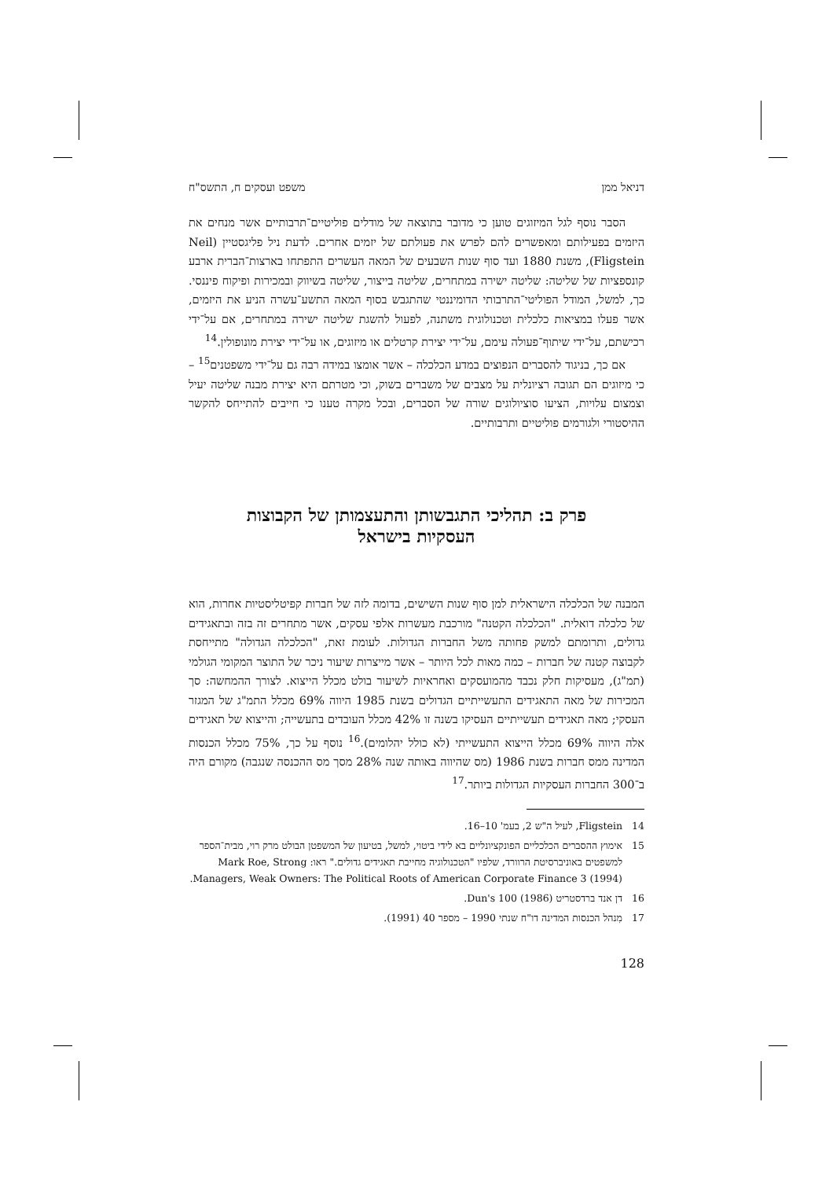דניאל ממן משפט ועסקים ח, התשס"ח
הסבר נוסף לגל המיזוגים טוען כי מדובר בתוצאה של מודלים פוליטיים־תרבותיים אשר מנחים את היזמים בפעילותם ומאפשרים להם לפרש את פעולתם של יזמים אחרים. לדעת ניל פליגסטיין (Neil Fligstein), משנת 1880 ועד סוף שנות השבעים של המאה העשרים התפתחו בארצות־הברית ארבע קונספציות של שליטה: שליטה ישירה במתחרים, שליטה בייצור, שליטה בשיווק ובמכירות ופיקוח פיננסי. כך, למשל, המודל הפוליטי־התרבותי הדומיננטי שהתגבש בסוף המאה התשע־עשרה הניע את היזמים, אשר פעלו במציאות כלכלית וטכנולוגית משתנה, לפעול להשגת שליטה ישירה במתחרים, אם על־ידי רכישתם, על־ידי שיתוף־פעולה עימם, על־ידי יצירת קרטלים או מיזוגים, או על־ידי יצירת מונופולין.<sup>14</sup>
אם כך, בניגוד להסברים הנפוצים במדע הכלכלה – אשר אומצו במידה רבה גם על־ידי משפטנים<sup>15</sup> – כי מיזוגים הם תגובה רציונלית על מצבים של משברים בשוק, וכי מטרתם היא יצירת מבנה שליטה יעיל וצמצום עלויות, הציעו סוציולוגים שורה של הסברים, ובכל מקרה טענו כי חייבים להתייחס להקשר ההיסטורי ולגורמים פוליטיים ותרבותיים.
פרק ב: תהליכי התגבשותן והתעצמותן של הקבוצות העסקיות בישראל
המבנה של הכלכלה הישראלית למן סוף שנות השישים, בדומה לזה של חברות קפיטליסטיות אחרות, הוא של כלכלה דואלית. "הכלכלה הקטנה" מורכבת מעשרות אלפי עסקים, אשר מתחרים זה בזה ובתאגידים גדולים, ותרומתם למשק פחותה משל החברות הגדולות. לעומת זאת, "הכלכלה הגדולה" מתייחסת לקבוצה קטנה של חברות – כמה מאות לכל היותר – אשר מייצרות שיעור ניכר של התוצר המקומי הגולמי (תמ"ג), מעסיקות חלק נכבד מהמועסקים ואחראיות לשיעור בולט מכלל הייצוא. לצורך ההמחשה: סך המכירות של מאה התאגידים התעשייתיים הגדולים בשנת 1985 היווה 69% מכלל התמ"ג של המגזר העסקי; מאה תאגידים תעשייתיים העסיקו בשנה זו 42% מכלל העובדים בתעשייה; והייצוא של תאגידים אלה היווה 69% מכלל הייצוא התעשייתי (לא כולל יהלומים).<sup>16</sup> נוסף על כך, 75% מכלל הכנסות המדינה ממס חברות בשנת 1986 (מס שהיווה באותה שנה 28% מסך מס ההכנסה שנגבה) מקורם היה ב־300 החברות העסקיות הגדולות ביותר.<sup>17</sup>
14 Fligstein, לעיל ה"ש 2, בעמ' 10–16.
15 אימוץ ההסברים הכלכליים הפונקציונליים בא לידי ביטוי, למשל, בטיעון של המשפטן הבולט מרק רוי, מבית־הספר למשפטים באוניברסיטת הרוורד, שלפיו "הטכנולוגיה מחייבת תאגידים גדולים." ראו: Mark Roe, Strong Managers, Weak Owners: The Political Roots of American Corporate Finance 3 (1994).
16 דן אנד ברדסטריט (1986) Dun's 100.
17 מִנהל הכנסות המדינה דו"ח שנתי 1990 – מספר 40 (1991).
128